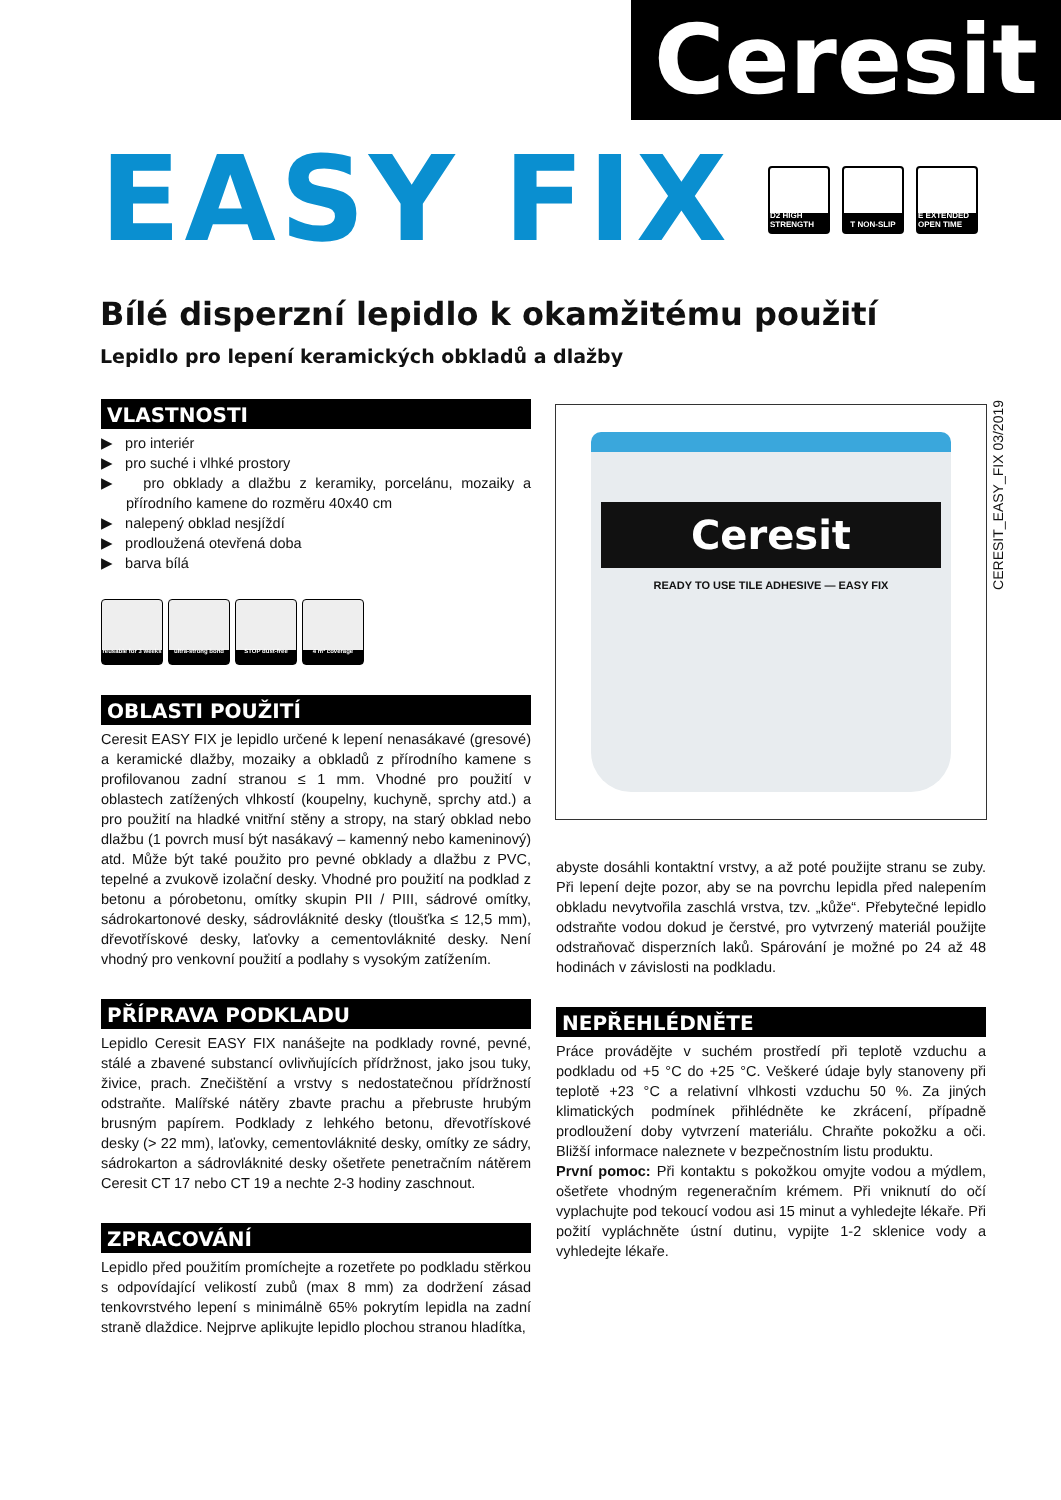Ceresit
EASY FIX
D2 HIGH STRENGTH
T NON-SLIP E EXTENDED OPEN TIME
Bílé disperzní lepidlo k okamžitému použití
Lepidlo pro lepení keramických obkladů a dlažby
CERESIT_EASY_FIX 03/2019
VLASTNOSTI
▶ pro interiér
▶ pro suché i vlhké prostory
▶ pro obklady a dlažbu z keramiky, porcelánu, mozaiky a přírodního kamene do rozměru 40x40 cm
▶ nalepený obklad nesjíždí
▶ prodloužená otevřená doba
▶ barva bílá
reusable for 3 weeks
ultra-strong bond STOP dust-free 4 m² coverage
OBLASTI POUŽITÍ
Ceresit EASY FIX je lepidlo určené k lepení nenasákavé (gresové) a keramické dlažby, mozaiky a obkladů z přírodního kamene s profilovanou zadní stranou ≤ 1 mm. Vhodné pro použití v oblastech zatížených vlhkostí (koupelny, kuchyně, sprchy atd.) a pro použití na hladké vnitřní stěny a stropy, na starý obklad nebo dlažbu (1 povrch musí být nasákavý – kamenný nebo kameninový) atd. Může být také použito pro pevné obklady a dlažbu z PVC, tepelné a zvukově izolační desky. Vhodné pro použití na podklad z betonu a pórobetonu, omítky skupin PII / PIII, sádrové omítky, sádrokartonové desky, sádrovláknité desky (tloušťka ≤ 12,5 mm), dřevotřískové desky, laťovky a cementovláknité desky. Není vhodný pro venkovní použití a podlahy s vysokým zatížením.
PŘÍPRAVA PODKLADU
Lepidlo Ceresit EASY FIX nanášejte na podklady rovné, pevné, stálé a zbavené substancí ovlivňujících přídržnost, jako jsou tuky, živice, prach. Znečištění a vrstvy s nedostatečnou přídržností odstraňte. Malířské nátěry zbavte prachu a přebruste hrubým brusným papírem. Podklady z lehkého betonu, dřevotřískové desky (> 22 mm), laťovky, cementovláknité desky, omítky ze sádry, sádrokarton a sádrovláknité desky ošetřete penetračním nátěrem Ceresit CT 17 nebo CT 19 a nechte 2-3 hodiny zaschnout.
ZPRACOVÁNÍ
Lepidlo před použitím promíchejte a rozetřete po podkladu stěrkou s odpovídající velikostí zubů (max 8 mm) za dodržení zásad tenkovrstvého lepení s minimálně 65% pokrytím lepidla na zadní straně dlaždice. Nejprve aplikujte lepidlo plochou stranou hladítka,
Ceresit
READY TO USE TILE ADHESIVE — EASY FIX
abyste dosáhli kontaktní vrstvy, a až poté použijte stranu se zuby. Při lepení dejte pozor, aby se na povrchu lepidla před nalepením obkladu nevytvořila zaschlá vrstva, tzv. „kůže“. Přebytečné lepidlo odstraňte vodou dokud je čerstvé, pro vytvrzený materiál použijte odstraňovač disperzních laků. Spárování je možné po 24 až 48 hodinách v závislosti na podkladu.
NEPŘEHLÉDNĚTE
Práce provádějte v suchém prostředí při teplotě vzduchu a podkladu od +5 °C do +25 °C. Veškeré údaje byly stanoveny při teplotě +23 °C a relativní vlhkosti vzduchu 50 %. Za jiných klimatických podmínek přihlédněte ke zkrácení, případně prodloužení doby vytvrzení materiálu. Chraňte pokožku a oči. Bližší informace naleznete v bezpečnostním listu produktu.
První pomoc: Při kontaktu s pokožkou omyjte vodou a mýdlem, ošetřete vhodným regeneračním krémem. Při vniknutí do očí vyplachujte pod tekoucí vodou asi 15 minut a vyhledejte lékaře. Při požití vypláchněte ústní dutinu, vypijte 1-2 sklenice vody a vyhledejte lékaře.